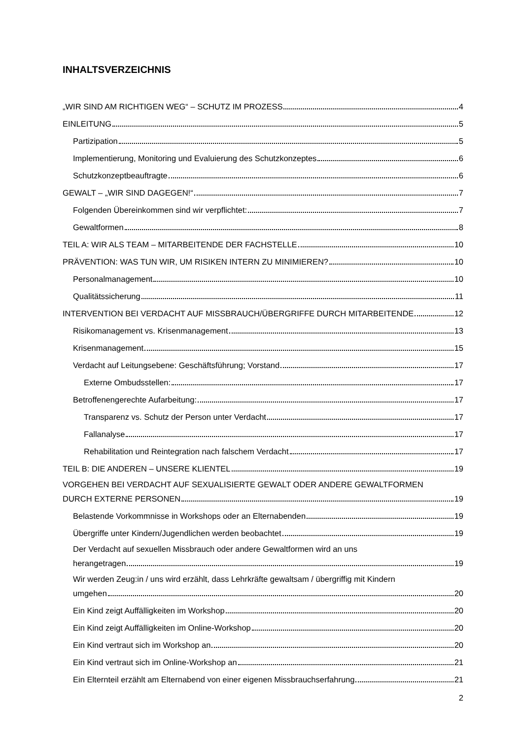INHALTSVERZEICHNIS
„WIR SIND AM RICHTIGEN WEG“ – SCHUTZ IM PROZESS 4
EINLEITUNG 5
Partizipation 5
Implementierung, Monitoring und Evaluierung des Schutzkonzeptes 6
Schutzkonzeptbeauftragte 6
GEWALT – „WIR SIND DAGEGEN!“ 7
Folgenden Übereinkommen sind wir verpflichtet: 7
Gewaltformen 8
TEIL A: WIR ALS TEAM – MITARBEITENDE DER FACHSTELLE 10
PRÄVENTION: WAS TUN WIR, UM RISIKEN INTERN ZU MINIMIEREN? 10
Personalmanagement 10
Qualitätssicherung 11
INTERVENTION BEI VERDACHT AUF MISSBRAUCH/ÜBERGRIFFE DURCH MITARBEITENDE 12
Risikomanagement vs. Krisenmanagement 13
Krisenmanagement 15
Verdacht auf Leitungsebene: Geschäftsführung; Vorstand 17
Externe Ombudsstellen: 17
Betroffenengerechte Aufarbeitung: 17
Transparenz vs. Schutz der Person unter Verdacht 17
Fallanalyse 17
Rehabilitation und Reintegration nach falschem Verdacht 17
TEIL B: DIE ANDEREN – UNSERE KLIENTEL 19
VORGEHEN BEI VERDACHT AUF SEXUALISIERTE GEWALT ODER ANDERE GEWALTFORMEN
DURCH EXTERNE PERSONEN 19
Belastende Vorkommnisse in Workshops oder an Elternabenden 19
Übergriffe unter Kindern/Jugendlichen werden beobachtet 19
Der Verdacht auf sexuellen Missbrauch oder andere Gewaltformen wird an uns
herangetragen 19
Wir werden Zeug:in / uns wird erzählt, dass Lehrkräfte gewaltsam / übergriffig mit Kindern
umgehen 20
Ein Kind zeigt Auffälligkeiten im Workshop 20
Ein Kind zeigt Auffälligkeiten im Online-Workshop 20
Ein Kind vertraut sich im Workshop an 20
Ein Kind vertraut sich im Online-Workshop an 21
Ein Elternteil erzählt am Elternabend von einer eigenen Missbrauchserfahrung 21
2